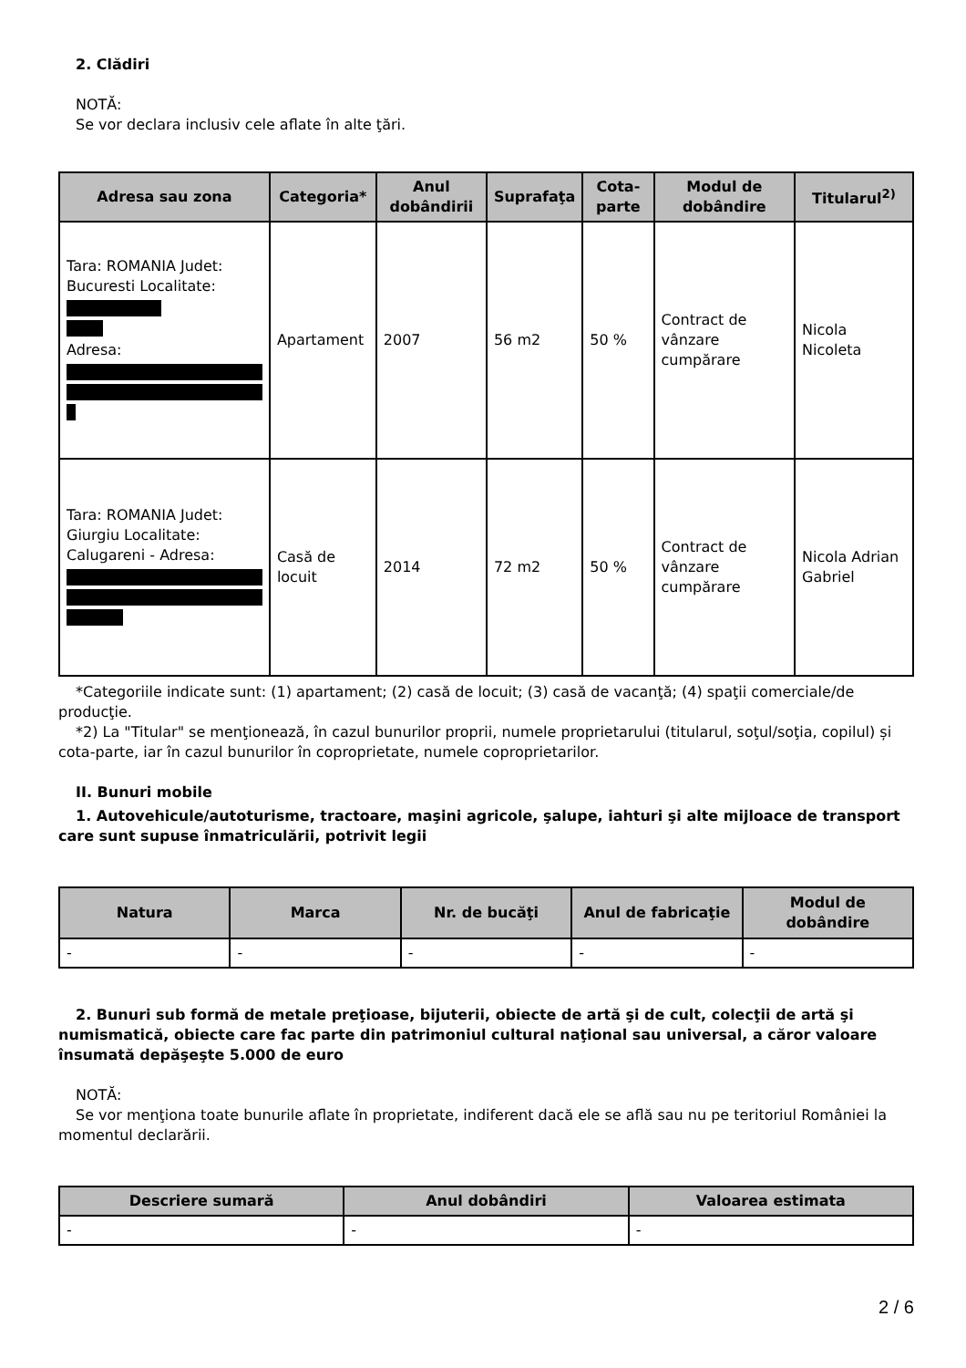2. Clădiri
NOTĂ:
Se vor declara inclusiv cele aflate în alte ţări.
| Adresa sau zona | Categoria* | Anul dobândirii | Suprafaţa | Cota-parte | Modul de dobândire | Titularul<sup>2)</sup> |
| --- | --- | --- | --- | --- | --- | --- |
| Tara: ROMANIA Judet: Bucuresti Localitate: Adresa: | Apartament | 2007 | 56 m2 | 50 % | Contract de vânzare cumpărare | Nicola Nicoleta |
| Tara: ROMANIA Judet: Giurgiu Localitate: Calugareni - Adresa: | Casă de locuit | 2014 | 72 m2 | 50 % | Contract de vânzare cumpărare | Nicola Adrian Gabriel |
*Categoriile indicate sunt: (1) apartament; (2) casă de locuit; (3) casă de vacanţă; (4) spaţii comerciale/de producţie.
*2) La "Titular" se menţionează, în cazul bunurilor proprii, numele proprietarului (titularul, soţul/soţia, copilul) și cota-parte, iar în cazul bunurilor în coproprietate, numele coproprietarilor.
II. Bunuri mobile
1. Autovehicule/autoturisme, tractoare, maşini agricole, şalupe, iahturi şi alte mijloace de transport care sunt supuse înmatriculării, potrivit legii
| Natura | Marca | Nr. de bucăţi | Anul de fabricaţie | Modul de dobândire |
| --- | --- | --- | --- | --- |
| - | - | - | - | - |
2. Bunuri sub formă de metale preţioase, bijuterii, obiecte de artă şi de cult, colecţii de artă şi numismatică, obiecte care fac parte din patrimoniul cultural naţional sau universal, a căror valoare însumată depăşeşte 5.000 de euro
NOTĂ:
Se vor menţiona toate bunurile aflate în proprietate, indiferent dacă ele se află sau nu pe teritoriul României la momentul declarării.
| Descriere sumară | Anul dobândiri | Valoarea estimata |
| --- | --- | --- |
| - | - | - |
2 / 6